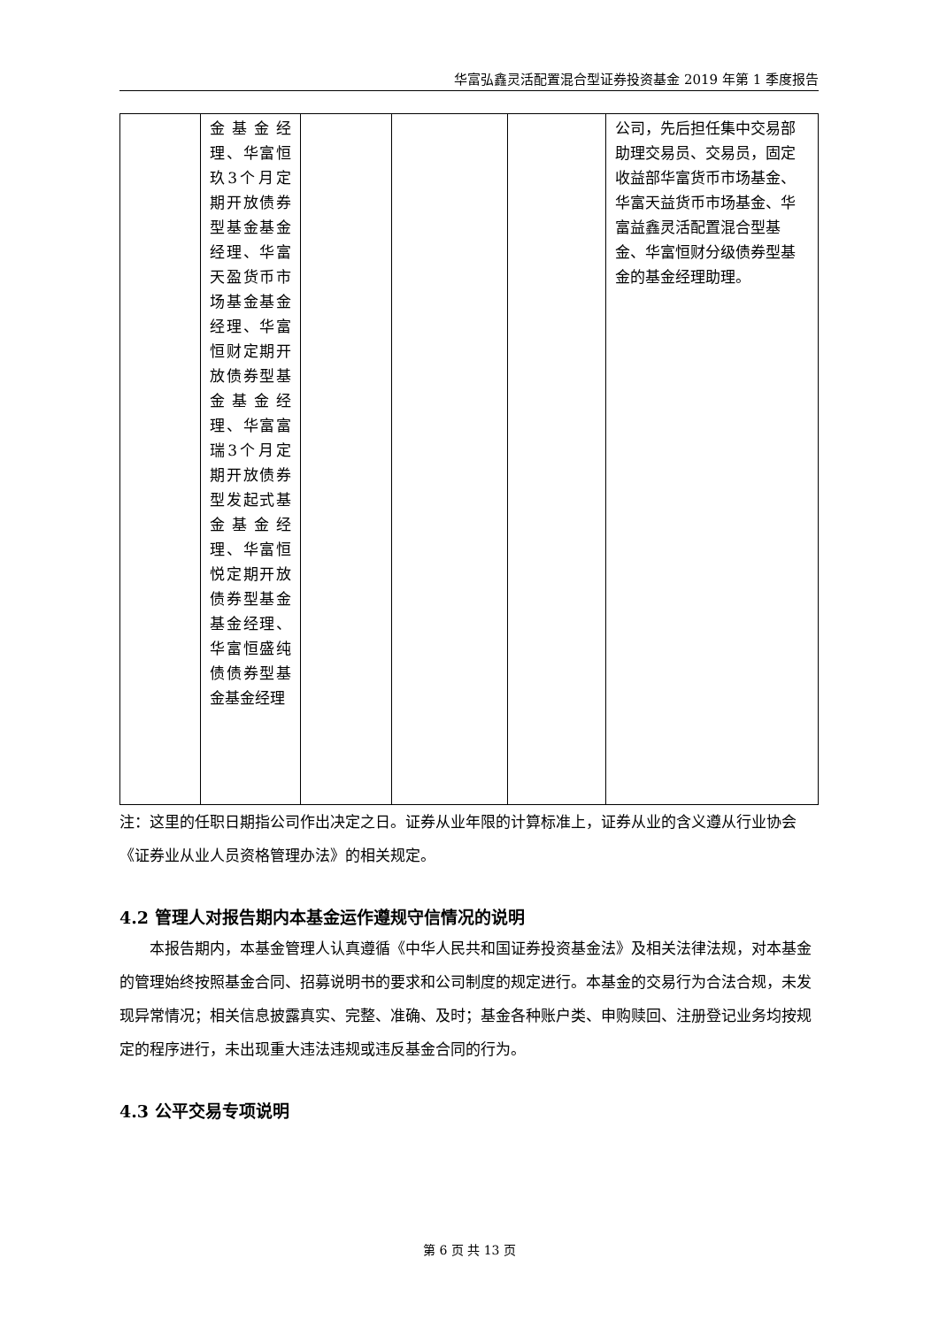华富弘鑫灵活配置混合型证券投资基金 2019 年第 1 季度报告
| | 金基金经理、华富恒玖3个月定期开放债券型基金基金经理、华富天盈货币市场基金基金经理、华富恒财定期开放债券型基金基金经理、华富富瑞3个月定期开放债券型发起式基金基金经理、华富恒悦定期开放债券型基金基金经理、华富恒盛纯债债券型基金基金经理 | | | | 公司，先后担任集中交易部助理交易员、交易员，固定收益部华富货币市场基金、华富天益货币市场基金、华富益鑫灵活配置混合型基金、华富恒财分级债券型基金的基金经理助理。 |
注：这里的任职日期指公司作出决定之日。证券从业年限的计算标准上，证券从业的含义遵从行业协会《证券业从业人员资格管理办法》的相关规定。
4.2 管理人对报告期内本基金运作遵规守信情况的说明
本报告期内，本基金管理人认真遵循《中华人民共和国证券投资基金法》及相关法律法规，对本基金的管理始终按照基金合同、招募说明书的要求和公司制度的规定进行。本基金的交易行为合法合规，未发现异常情况；相关信息披露真实、完整、准确、及时；基金各种账户类、申购赎回、注册登记业务均按规定的程序进行，未出现重大违法违规或违反基金合同的行为。
4.3 公平交易专项说明
第 6 页 共 13 页